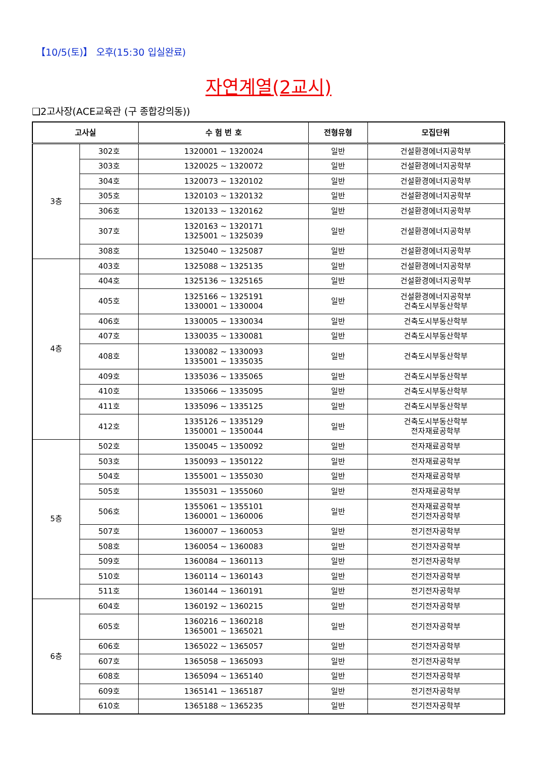【10/5(토)】 오후(15:30 입실완료)
자연계열(2교시)
❑2고사장(ACE교육관 (구 종합강의동))
| 고사실 | | 수 험 번 호 | 전형유형 | 모집단위 |
| --- | --- | --- | --- | --- |
| 3층 | 302호 | 1320001 ~ 1320024 | 일반 | 건설환경에너지공학부 |
| | 303호 | 1320025 ~ 1320072 | 일반 | 건설환경에너지공학부 |
| | 304호 | 1320073 ~ 1320102 | 일반 | 건설환경에너지공학부 |
| | 305호 | 1320103 ~ 1320132 | 일반 | 건설환경에너지공학부 |
| | 306호 | 1320133 ~ 1320162 | 일반 | 건설환경에너지공학부 |
| | 307호 | 1320163 ~ 1320171 1325001 ~ 1325039 | 일반 | 건설환경에너지공학부 |
| | 308호 | 1325040 ~ 1325087 | 일반 | 건설환경에너지공학부 |
| 4층 | 403호 | 1325088 ~ 1325135 | 일반 | 건설환경에너지공학부 |
| | 404호 | 1325136 ~ 1325165 | 일반 | 건설환경에너지공학부 |
| | 405호 | 1325166 ~ 1325191 1330001 ~ 1330004 | 일반 | 건설환경에너지공학부 건축도시부동산학부 |
| | 406호 | 1330005 ~ 1330034 | 일반 | 건축도시부동산학부 |
| | 407호 | 1330035 ~ 1330081 | 일반 | 건축도시부동산학부 |
| | 408호 | 1330082 ~ 1330093 1335001 ~ 1335035 | 일반 | 건축도시부동산학부 |
| | 409호 | 1335036 ~ 1335065 | 일반 | 건축도시부동산학부 |
| | 410호 | 1335066 ~ 1335095 | 일반 | 건축도시부동산학부 |
| | 411호 | 1335096 ~ 1335125 | 일반 | 건축도시부동산학부 |
| | 412호 | 1335126 ~ 1335129 1350001 ~ 1350044 | 일반 | 건축도시부동산학부 전자재료공학부 |
| 5층 | 502호 | 1350045 ~ 1350092 | 일반 | 전자재료공학부 |
| | 503호 | 1350093 ~ 1350122 | 일반 | 전자재료공학부 |
| | 504호 | 1355001 ~ 1355030 | 일반 | 전자재료공학부 |
| | 505호 | 1355031 ~ 1355060 | 일반 | 전자재료공학부 |
| | 506호 | 1355061 ~ 1355101 1360001 ~ 1360006 | 일반 | 전자재료공학부 전기전자공학부 |
| | 507호 | 1360007 ~ 1360053 | 일반 | 전기전자공학부 |
| | 508호 | 1360054 ~ 1360083 | 일반 | 전기전자공학부 |
| | 509호 | 1360084 ~ 1360113 | 일반 | 전기전자공학부 |
| | 510호 | 1360114 ~ 1360143 | 일반 | 전기전자공학부 |
| | 511호 | 1360144 ~ 1360191 | 일반 | 전기전자공학부 |
| 6층 | 604호 | 1360192 ~ 1360215 | 일반 | 전기전자공학부 |
| | 605호 | 1360216 ~ 1360218 1365001 ~ 1365021 | 일반 | 전기전자공학부 |
| | 606호 | 1365022 ~ 1365057 | 일반 | 전기전자공학부 |
| | 607호 | 1365058 ~ 1365093 | 일반 | 전기전자공학부 |
| | 608호 | 1365094 ~ 1365140 | 일반 | 전기전자공학부 |
| | 609호 | 1365141 ~ 1365187 | 일반 | 전기전자공학부 |
| | 610호 | 1365188 ~ 1365235 | 일반 | 전기전자공학부 |